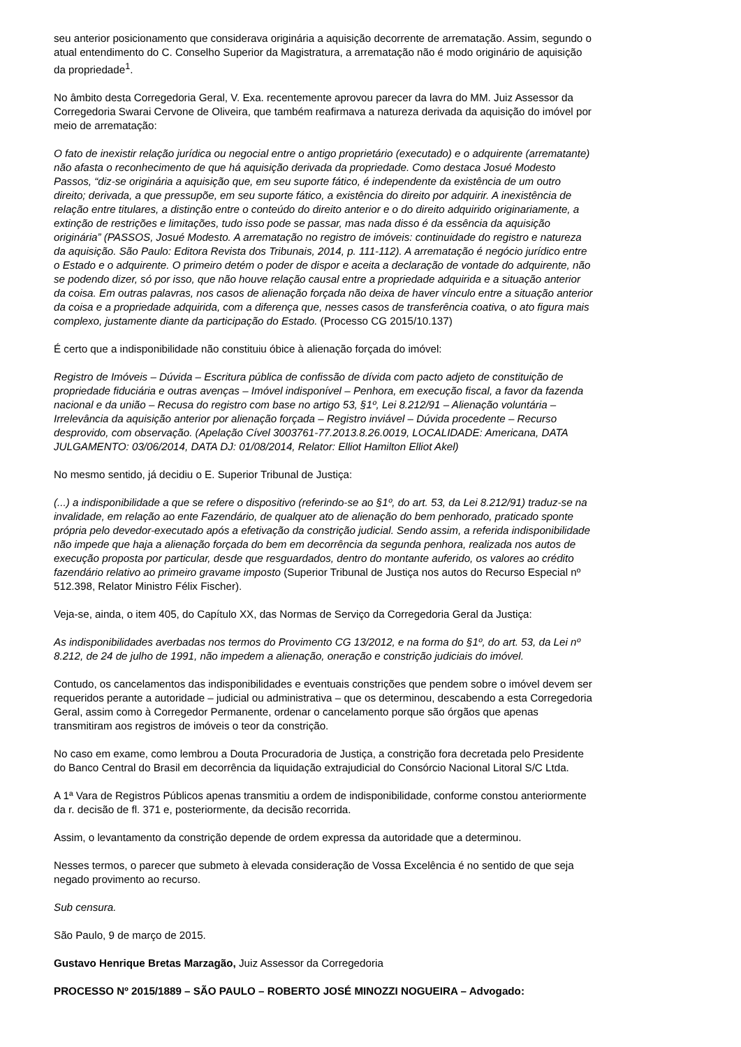seu anterior posicionamento que considerava originária a aquisição decorrente de arrematação. Assim, segundo o atual entendimento do C. Conselho Superior da Magistratura, a arrematação não é modo originário de aquisição da propriedade<sup>1</sup>.
No âmbito desta Corregedoria Geral, V. Exa. recentemente aprovou parecer da lavra do MM. Juiz Assessor da Corregedoria Swarai Cervone de Oliveira, que também reafirmava a natureza derivada da aquisição do imóvel por meio de arrematação:
O fato de inexistir relação jurídica ou negocial entre o antigo proprietário (executado) e o adquirente (arrematante) não afasta o reconhecimento de que há aquisição derivada da propriedade. Como destaca Josué Modesto Passos, “diz-se originária a aquisição que, em seu suporte fático, é independente da existência de um outro direito; derivada, a que pressupõe, em seu suporte fático, a existência do direito por adquirir. A inexistência de relação entre titulares, a distinção entre o conteúdo do direito anterior e o do direito adquirido originariamente, a extinção de restrições e limitações, tudo isso pode se passar, mas nada disso é da essência da aquisição originária” (PASSOS, Josué Modesto. A arrematação no registro de imóveis: continuidade do registro e natureza da aquisição. São Paulo: Editora Revista dos Tribunais, 2014, p. 111-112). A arrematação é negócio jurídico entre o Estado e o adquirente. O primeiro detém o poder de dispor e aceita a declaração de vontade do adquirente, não se podendo dizer, só por isso, que não houve relação causal entre a propriedade adquirida e a situação anterior da coisa. Em outras palavras, nos casos de alienação forçada não deixa de haver vínculo entre a situação anterior da coisa e a propriedade adquirida, com a diferença que, nesses casos de transferência coativa, o ato figura mais complexo, justamente diante da participação do Estado. (Processo CG 2015/10.137)
É certo que a indisponibilidade não constituiu óbice à alienação forçada do imóvel:
Registro de Imóveis – Dúvida – Escritura pública de confissão de dívida com pacto adjeto de constituição de propriedade fiduciária e outras avenças – Imóvel indisponível – Penhora, em execução fiscal, a favor da fazenda nacional e da união – Recusa do registro com base no artigo 53, §1º, Lei 8.212/91 – Alienação voluntária – Irrelevância da aquisição anterior por alienação forçada – Registro inviável – Dúvida procedente – Recurso desprovido, com observação. (Apelação Cível 3003761-77.2013.8.26.0019, LOCALIDADE: Americana, DATA JULGAMENTO: 03/06/2014, DATA DJ: 01/08/2014, Relator: Elliot Hamilton Elliot Akel)
No mesmo sentido, já decidiu o E. Superior Tribunal de Justiça:
(...) a indisponibilidade a que se refere o dispositivo (referindo-se ao §1º, do art. 53, da Lei 8.212/91) traduz-se na invalidade, em relação ao ente Fazendário, de qualquer ato de alienação do bem penhorado, praticado sponte própria pelo devedor-executado após a efetivação da constrição judicial. Sendo assim, a referida indisponibilidade não impede que haja a alienação forçada do bem em decorrência da segunda penhora, realizada nos autos de execução proposta por particular, desde que resguardados, dentro do montante auferido, os valores ao crédito fazendário relativo ao primeiro gravame imposto (Superior Tribunal de Justiça nos autos do Recurso Especial nº 512.398, Relator Ministro Félix Fischer).
Veja-se, ainda, o item 405, do Capítulo XX, das Normas de Serviço da Corregedoria Geral da Justiça:
As indisponibilidades averbadas nos termos do Provimento CG 13/2012, e na forma do §1º, do art. 53, da Lei nº 8.212, de 24 de julho de 1991, não impedem a alienação, oneração e constrição judiciais do imóvel.
Contudo, os cancelamentos das indisponibilidades e eventuais constrições que pendem sobre o imóvel devem ser requeridos perante a autoridade – judicial ou administrativa – que os determinou, descabendo a esta Corregedoria Geral, assim como à Corregedor Permanente, ordenar o cancelamento porque são órgãos que apenas transmitiram aos registros de imóveis o teor da constrição.
No caso em exame, como lembrou a Douta Procuradoria de Justiça, a constrição fora decretada pelo Presidente do Banco Central do Brasil em decorrência da liquidação extrajudicial do Consórcio Nacional Litoral S/C Ltda.
A 1ª Vara de Registros Públicos apenas transmitiu a ordem de indisponibilidade, conforme constou anteriormente da r. decisão de fl. 371 e, posteriormente, da decisão recorrida.
Assim, o levantamento da constrição depende de ordem expressa da autoridade que a determinou.
Nesses termos, o parecer que submeto à elevada consideração de Vossa Excelência é no sentido de que seja negado provimento ao recurso.
Sub censura.
São Paulo, 9 de março de 2015.
Gustavo Henrique Bretas Marzagão, Juiz Assessor da Corregedoria
PROCESSO Nº 2015/1889 – SÃO PAULO – ROBERTO JOSÉ MINOZZI NOGUEIRA – Advogado: